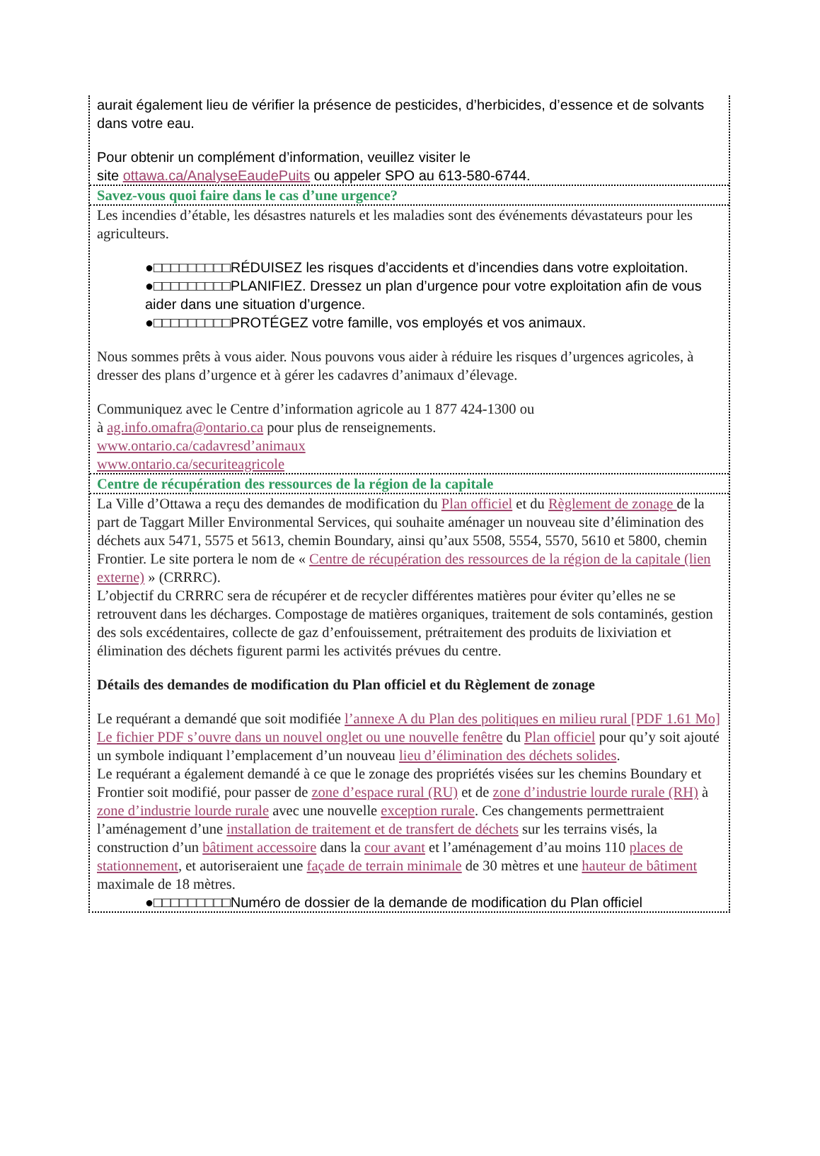aurait également lieu de vérifier la présence de pesticides, d’herbicides, d’essence et de solvants dans votre eau.
Pour obtenir un complément d’information, veuillez visiter le
site ottawa.ca/AnalyseEaudePuits ou appeler SPO au 613-580-6744.
Savez-vous quoi faire dans le cas d’une urgence?
Les incendies d’étable, les désastres naturels et les maladies sont des événements dévastateurs pour les agriculteurs.
●□□□□□□□□□RÉDUISEZ les risques d’accidents et d’incendies dans votre exploitation.
●□□□□□□□□□PLANIFIEZ. Dressez un plan d’urgence pour votre exploitation afin de vous aider dans une situation d’urgence.
●□□□□□□□□□PROTÉGEZ votre famille, vos employés et vos animaux.
Nous sommes prêts à vous aider. Nous pouvons vous aider à réduire les risques d’urgences agricoles, à dresser des plans d’urgence et à gérer les cadavres d’animaux d’élevage.
Communiquez avec le Centre d’information agricole au 1 877 424-1300 ou
à ag.info.omafra@ontario.ca pour plus de renseignements.
www.ontario.ca/cadavresd’animaux
www.ontario.ca/securiteagricole
Centre de récupération des ressources de la région de la capitale
La Ville d’Ottawa a reçu des demandes de modification du Plan officiel et du Règlement de zonage de la part de Taggart Miller Environmental Services, qui souhaite aménager un nouveau site d’élimination des déchets aux 5471, 5575 et 5613, chemin Boundary, ainsi qu’aux 5508, 5554, 5570, 5610 et 5800, chemin Frontier. Le site portera le nom de « Centre de récupération des ressources de la région de la capitale (lien externe) » (CRRRC).
L’objectif du CRRRC sera de récupérer et de recycler différentes matières pour éviter qu’elles ne se retrouvent dans les décharges. Compostage de matières organiques, traitement de sols contaminés, gestion des sols excédentaires, collecte de gaz d’enfouissement, prétraitement des produits de lixiviation et élimination des déchets figurent parmi les activités prévues du centre.
Détails des demandes de modification du Plan officiel et du Règlement de zonage
Le requérant a demandé que soit modifiée l’annexe A du Plan des politiques en milieu rural [PDF 1.61 Mo] Le fichier PDF s’ouvre dans un nouvel onglet ou une nouvelle fenêtre du Plan officiel pour qu’y soit ajouté un symbole indiquant l’emplacement d’un nouveau lieu d’élimination des déchets solides.
Le requérant a également demandé à ce que le zonage des propriétés visées sur les chemins Boundary et Frontier soit modifié, pour passer de zone d’espace rural (RU) et de zone d’industrie lourde rurale (RH) à zone d’industrie lourde rurale avec une nouvelle exception rurale. Ces changements permettraient l’aménagement d’une installation de traitement et de transfert de déchets sur les terrains visés, la construction d’un bâtiment accessoire dans la cour avant et l’aménagement d’au moins 110 places de stationnement, et autoriseraient une façade de terrain minimale de 30 mètres et une hauteur de bâtiment maximale de 18 mètres.
●□□□□□□□□□Numéro de dossier de la demande de modification du Plan officiel